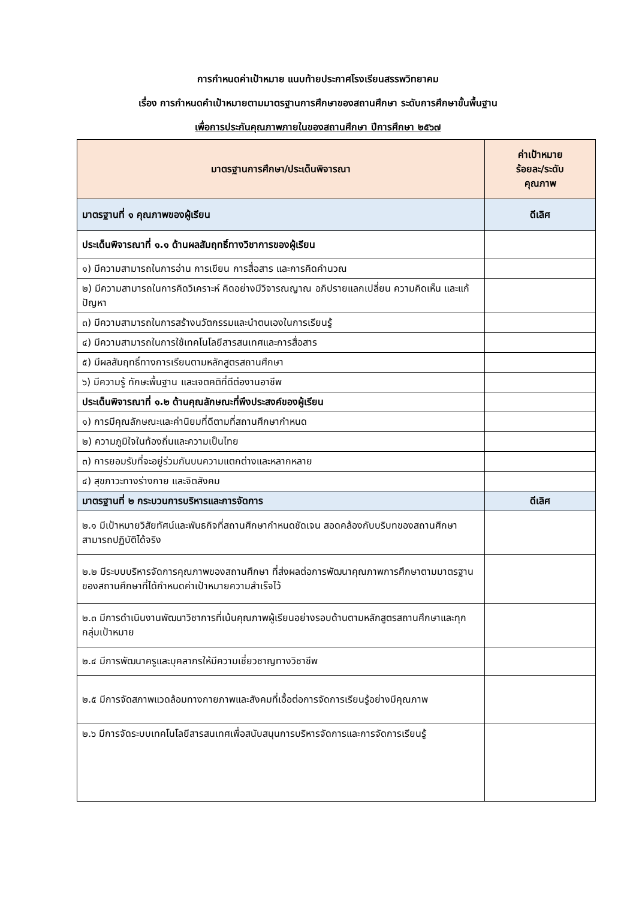การกำหนดค่าเป้าหมาย แนบท้ายประกาศโรงเรียนสรรพวิทยาคม
เรื่อง การกำหนดคำเป้าหมายตามมาตรฐานการศึกษาของสถานศึกษา ระดับการศึกษาขั้นพื้นฐาน
เพื่อการประกันคุณภาพภายในของสถานศึกษา ปีการศึกษา ๒๕๖๗
| มาตรฐานการศึกษา/ประเด็นพิจารณา | ค่าเป้าหมาย ร้อยละ/ระดับ คุณภาพ |
| --- | --- |
| มาตรฐานที่ ๑ คุณภาพของผู้เรียน | ดีเลิศ |
| ประเด็นพิจารณาที่ ๑.๑ ด้านผลสัมฤทธิ์ทางวิชาการของผู้เรียน | |
| ๑) มีความสามารถในการอ่าน การเขียน การสื่อสาร และการคิดคำนวณ | |
| ๒) มีความสามารถในการคิดวิเคราะห์ คิดอย่างมีวิจารณญาณ อภิปรายแลกเปลี่ยน ความคิดเห็น และแก้ปัญหา | |
| ๓) มีความสามารถในการสร้างนวัตกรรมและนำตนเองในการเรียนรู้ | |
| ๔) มีความสามารถในการใช้เทคโนโลยีสารสนเทศและการสื่อสาร | |
| ๕) มีผลสัมฤทธิ์ทางการเรียนตามหลักสูตรสถานศึกษา | |
| ๖) มีความรู้ ทักษะพื้นฐาน และเจตคติที่ดีต่องานอาชีพ | |
| ประเด็นพิจารณาที่ ๑.๒ ด้านคุณลักษณะที่พึงประสงค์ของผู้เรียน | |
| ๑) การมีคุณลักษณะและค่านิยมที่ดีตามที่สถานศึกษากำหนด | |
| ๒) ความภูมิใจในท้องถิ่นและความเป็นไทย | |
| ๓) การยอมรับที่จะอยู่ร่วมกันบนความแตกต่างและหลากหลาย | |
| ๔) สุขภาวะทางร่างกาย และจิตสังคม | |
| มาตรฐานที่ ๒ กระบวนการบริหารและการจัดการ | ดีเลิศ |
| ๒.๑ มีเป้าหมายวิสัยทัศน์และพันธกิจที่สถานศึกษากำหนดชัดเจน สอดคล้องกับบริบทของสถานศึกษา สามารถปฏิบัติได้จริง | |
| ๒.๒ มีระบบบริหารจัดการคุณภาพของสถานศึกษา ที่ส่งผลต่อการพัฒนาคุณภาพการศึกษาตามมาตรฐานของสถานศึกษาที่ได้กำหนดค่าเป้าหมายความสำเร็จไว้ | |
| ๒.๓ มีการดำเนินงานพัฒนาวิชาการที่เน้นคุณภาพผู้เรียนอย่างรอบด้านตามหลักสูตรสถานศึกษาและทุกกลุ่มเป้าหมาย | |
| ๒.๔ มีการพัฒนาครูและบุคลากรให้มีความเชี่ยวชาญทางวิชาชีพ | |
| ๒.๕ มีการจัดสภาพแวดล้อมทางกายภาพและสังคมที่เอื้อต่อการจัดการเรียนรู้อย่างมีคุณภาพ | |
| ๒.๖ มีการจัดระบบเทคโนโลยีสารสนเทศเพื่อสนับสนุนการบริหารจัดการและการจัดการเรียนรู้ | |